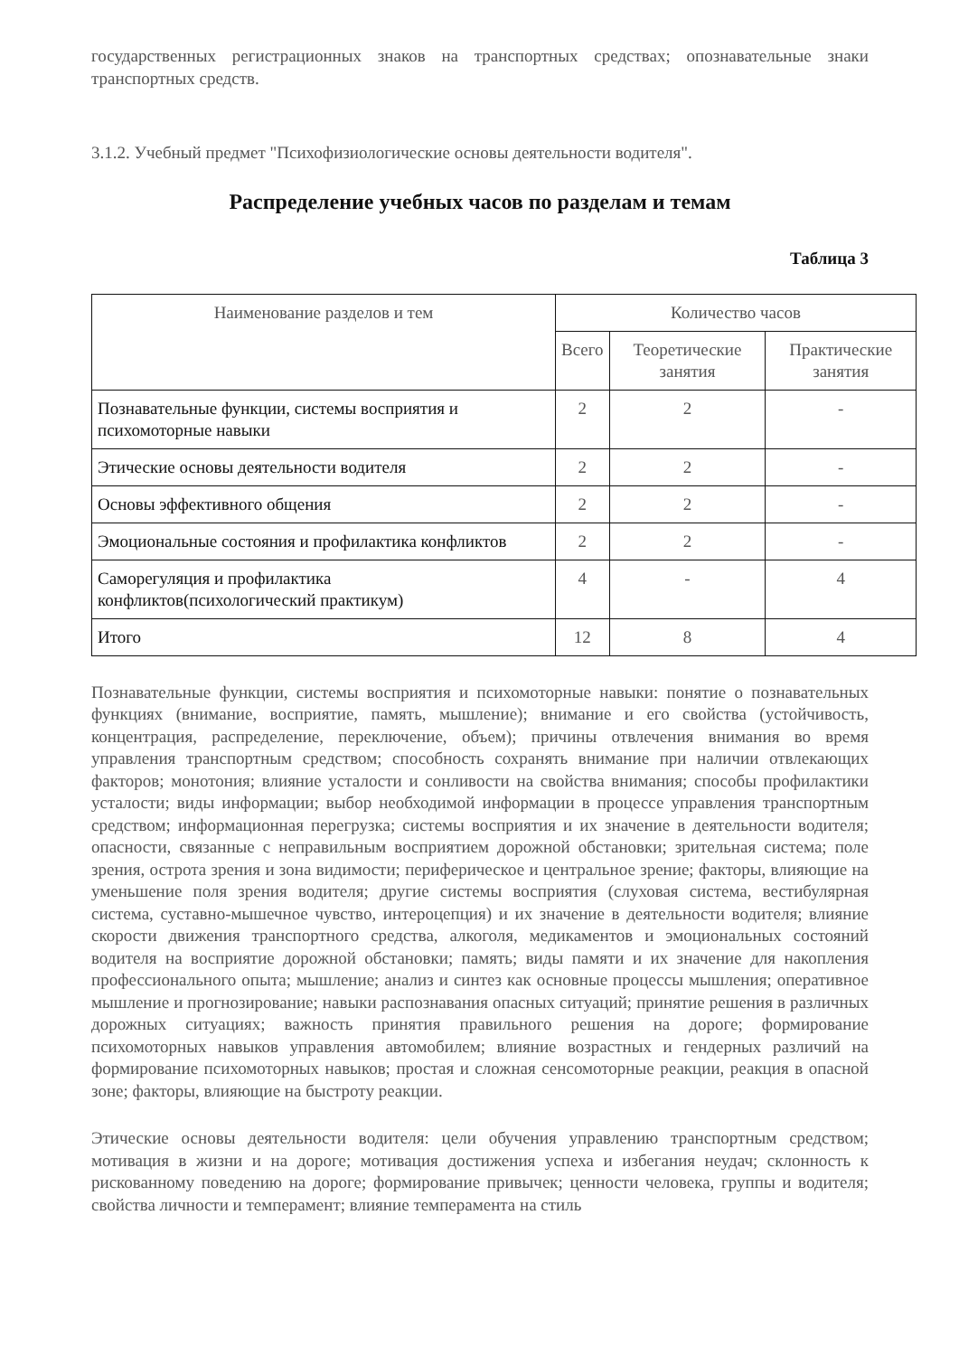государственных регистрационных знаков на транспортных средствах; опознавательные знаки транспортных средств.
3.1.2. Учебный предмет "Психофизиологические основы деятельности водителя".
Распределение учебных часов по разделам и темам
Таблица 3
| Наименование разделов и тем | Количество часов | | |
| --- | --- | --- | --- |
| | Всего | Теоретические занятия | Практические занятия |
| Познавательные функции, системы восприятия и психомоторные навыки | 2 | 2 | - |
| Этические основы деятельности водителя | 2 | 2 | - |
| Основы эффективного общения | 2 | 2 | - |
| Эмоциональные состояния и профилактика конфликтов | 2 | 2 | - |
| Саморегуляция и профилактика конфликтов(психологический практикум) | 4 | - | 4 |
| Итого | 12 | 8 | 4 |
Познавательные функции, системы восприятия и психомоторные навыки: понятие о познавательных функциях (внимание, восприятие, память, мышление); внимание и его свойства (устойчивость, концентрация, распределение, переключение, объем); причины отвлечения внимания во время управления транспортным средством; способность сохранять внимание при наличии отвлекающих факторов; монотония; влияние усталости и сонливости на свойства внимания; способы профилактики усталости; виды информации; выбор необходимой информации в процессе управления транспортным средством; информационная перегрузка; системы восприятия и их значение в деятельности водителя; опасности, связанные с неправильным восприятием дорожной обстановки; зрительная система; поле зрения, острота зрения и зона видимости; периферическое и центральное зрение; факторы, влияющие на уменьшение поля зрения водителя; другие системы восприятия (слуховая система, вестибулярная система, суставно-мышечное чувство, интероцепция) и их значение в деятельности водителя; влияние скорости движения транспортного средства, алкоголя, медикаментов и эмоциональных состояний водителя на восприятие дорожной обстановки; память; виды памяти и их значение для накопления профессионального опыта; мышление; анализ и синтез как основные процессы мышления; оперативное мышление и прогнозирование; навыки распознавания опасных ситуаций; принятие решения в различных дорожных ситуациях; важность принятия правильного решения на дороге; формирование психомоторных навыков управления автомобилем; влияние возрастных и гендерных различий на формирование психомоторных навыков; простая и сложная сенсомоторные реакции, реакция в опасной зоне; факторы, влияющие на быстроту реакции.
Этические основы деятельности водителя: цели обучения управлению транспортным средством; мотивация в жизни и на дороге; мотивация достижения успеха и избегания неудач; склонность к рискованному поведению на дороге; формирование привычек; ценности человека, группы и водителя; свойства личности и темперамент; влияние темперамента на стиль